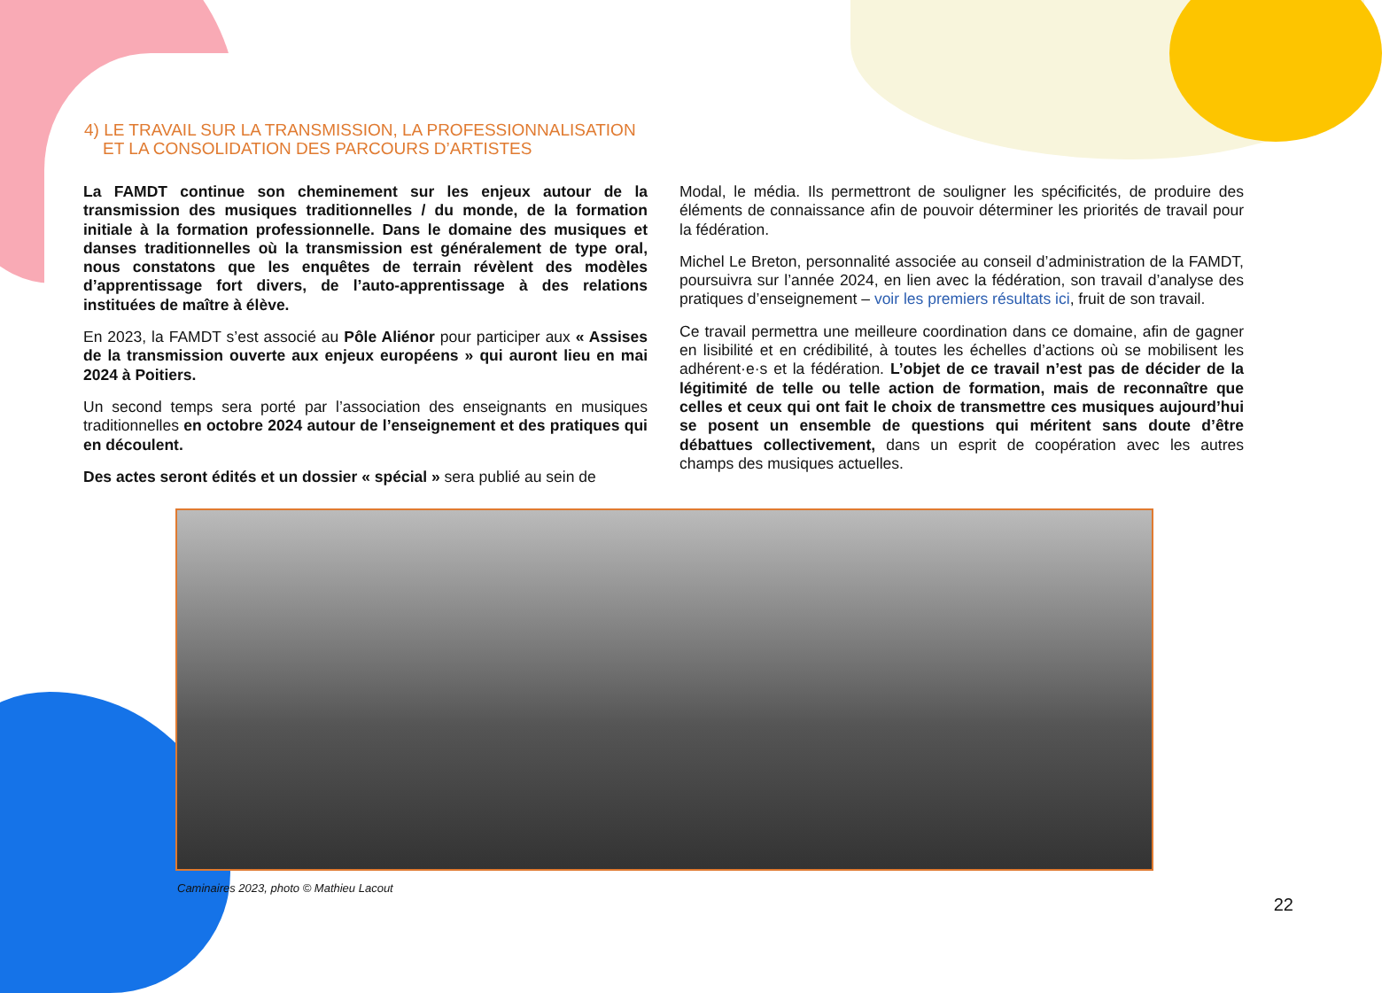4) LE TRAVAIL SUR LA TRANSMISSION, LA PROFESSIONNALISATION
ET LA CONSOLIDATION DES PARCOURS D’ARTISTES
La FAMDT continue son cheminement sur les enjeux autour de la transmission des musiques traditionnelles / du monde, de la formation initiale à la formation professionnelle. Dans le domaine des musiques et danses traditionnelles où la transmission est généralement de type oral, nous constatons que les enquêtes de terrain révèlent des modèles d’apprentissage fort divers, de l’auto-apprentissage à des relations instituées de maître à élève.
En 2023, la FAMDT s’est associé au Pôle Aliénor pour participer aux « Assises de la transmission ouverte aux enjeux européens » qui auront lieu en mai 2024 à Poitiers.
Un second temps sera porté par l’association des enseignants en musiques traditionnelles en octobre 2024 autour de l’enseignement et des pratiques qui en découlent.
Des actes seront édités et un dossier « spécial » sera publié au sein de
Modal, le média. Ils permettront de souligner les spécificités, de produire des éléments de connaissance afin de pouvoir déterminer les priorités de travail pour la fédération.
Michel Le Breton, personnalité associée au conseil d’administration de la FAMDT, poursuivra sur l’année 2024, en lien avec la fédération, son travail d’analyse des pratiques d’enseignement – voir les premiers résultats ici, fruit de son travail.
Ce travail permettra une meilleure coordination dans ce domaine, afin de gagner en lisibilité et en crédibilité, à toutes les échelles d’actions où se mobilisent les adhérent·e·s et la fédération. L’objet de ce travail n’est pas de décider de la légitimité de telle ou telle action de formation, mais de reconnaître que celles et ceux qui ont fait le choix de transmettre ces musiques aujourd’hui se posent un ensemble de questions qui méritent sans doute d’être débattues collectivement, dans un esprit de coopération avec les autres champs des musiques actuelles.
Caminaires 2023, photo © Mathieu Lacout
22